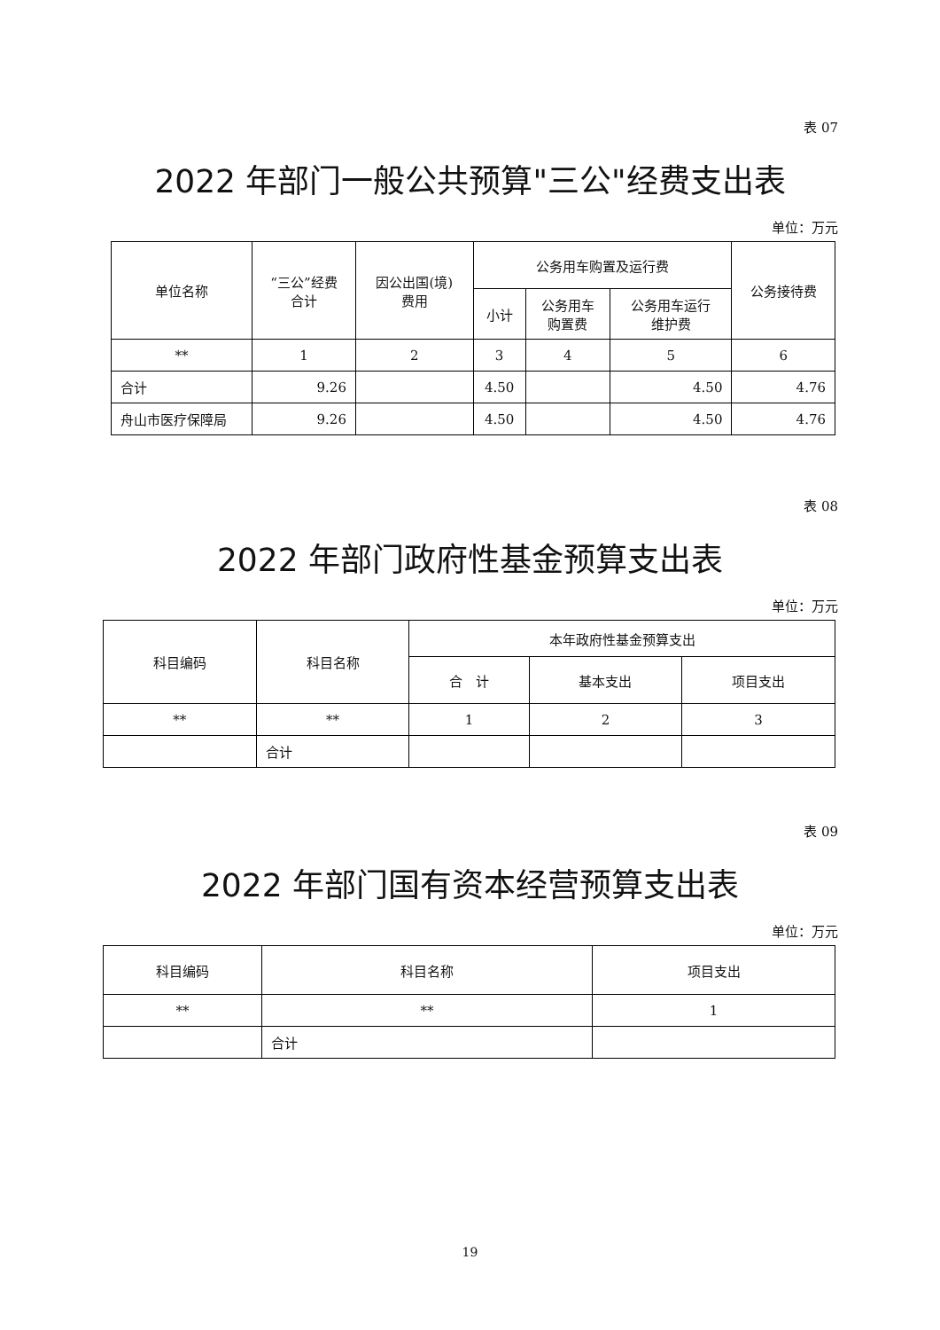表 07
2022 年部门一般公共预算"三公"经费支出表
单位：万元
| 单位名称 | “三公”经费 合计 | 因公出国(境) 费用 | 公务用车购置及运行费 | | | 公务接待费 |
| --- | --- | --- | --- | --- | --- | --- |
| | | | 小计 | 公务用车 购置费 | 公务用车运行 维护费 | |
| ** | 1 | 2 | 3 | 4 | 5 | 6 |
| 合计 | 9.26 | | 4.50 | | 4.50 | 4.76 |
| 舟山市医疗保障局 | 9.26 | | 4.50 | | 4.50 | 4.76 |
表 08
2022 年部门政府性基金预算支出表
单位：万元
| 科目编码 | 科目名称 | 本年政府性基金预算支出 | | |
| --- | --- | --- | --- | --- |
| | | 合 计 | 基本支出 | 项目支出 |
| ** | ** | 1 | 2 | 3 |
| | 合计 | | | |
表 09
2022 年部门国有资本经营预算支出表
单位：万元
| 科目编码 | 科目名称 | 项目支出 |
| --- | --- | --- |
| ** | ** | 1 |
| | 合计 | |
19